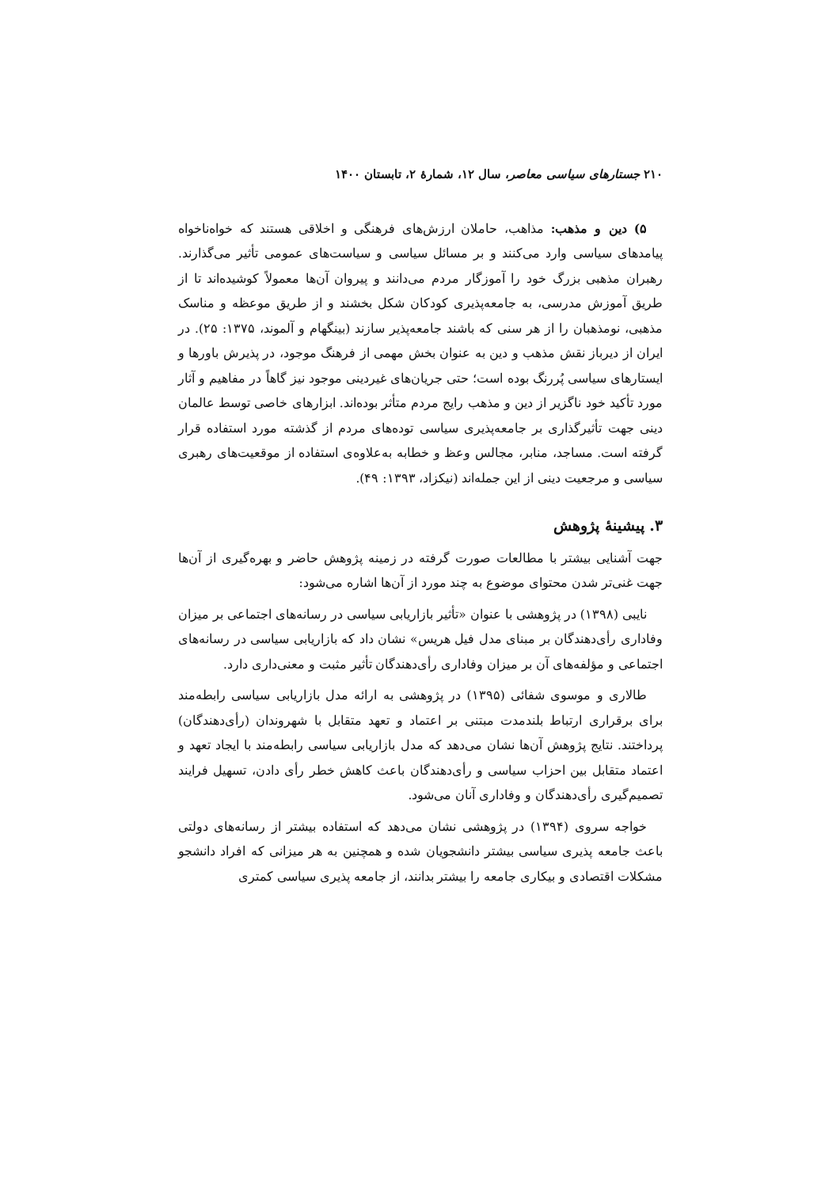۲۱۰ جستارهای سیاسی معاصر، سال ۱۲، شمارهٔ ۲، تابستان ۱۴۰۰
۵) دین و مذهب: مذاهب، حاملان ارزش‌های فرهنگی و اخلاقی هستند که خواه‌ناخواه پیامدهای سیاسی وارد می‌کنند و بر مسائل سیاسی و سیاست‌های عمومی تأثیر می‌گذارند. رهبران مذهبی بزرگ خود را آموزگار مردم می‌دانند و پیروان آن‌ها معمولاً کوشیده‌اند تا از طریق آموزش مدرسی، به جامعه‌پذیری کودکان شکل بخشند و از طریق موعظه و مناسک مذهبی، نومذهبان را از هر سنی که باشند جامعه‌پذیر سازند (بینگهام و آلموند، ۱۳۷۵: ۲۵). در ایران از دیرباز نقش مذهب و دین به عنوان بخش مهمی از فرهنگ موجود، در پذیرش باورها و ایستارهای سیاسی پُررنگ بوده است؛ حتی جریان‌های غیردینی موجود نیز گاهاً در مفاهیم و آثار مورد تأکید خود ناگزیر از دین و مذهب رایج مردم متأثر بوده‌اند. ابزارهای خاصی توسط عالمان دینی جهت تأثیرگذاری بر جامعه‌پذیری سیاسی توده‌های مردم از گذشته مورد استفاده قرار گرفته است. مساجد، منابر، مجالس وعظ و خطابه به‌علاوه‌ی استفاده از موقعیت‌های رهبری سیاسی و مرجعیت دینی از این جمله‌اند (نیکزاد، ۱۳۹۳: ۴۹).
۳. پیشینهٔ پژوهش
جهت آشنایی بیشتر با مطالعات صورت گرفته در زمینه پژوهش حاضر و بهره‌گیری از آن‌ها جهت غنی‌تر شدن محتوای موضوع به چند مورد از آن‌ها اشاره می‌شود:
نایبی (۱۳۹۸) در پژوهشی با عنوان «تأثیر بازاریابی سیاسی در رسانه‌های اجتماعی بر میزان وفاداری رأی‌دهندگان بر مبنای مدل فیل هریس» نشان داد که بازاریابی سیاسی در رسانه‌های اجتماعی و مؤلفه‌های آن بر میزان وفاداری رأی‌دهندگان تأثیر مثبت و معنی‌داری دارد.
طالاری و موسوی شفائی (۱۳۹۵) در پژوهشی به ارائه مدل بازاریابی سیاسی رابطه‌مند برای برقراری ارتباط بلندمدت مبتنی بر اعتماد و تعهد متقابل با شهروندان (رأی‌دهندگان) پرداختند. نتایج پژوهش آن‌ها نشان می‌دهد که مدل بازاریابی سیاسی رابطه‌مند با ایجاد تعهد و اعتماد متقابل بین احزاب سیاسی و رأی‌دهندگان باعث کاهش خطر رأی دادن، تسهیل فرایند تصمیم‌گیری رأی‌دهندگان و وفاداری آنان می‌شود.
خواجه سروی (۱۳۹۴) در پژوهشی نشان می‌دهد که استفاده بیشتر از رسانه‌های دولتی باعث جامعه پذیری سیاسی بیشتر دانشجویان شده و همچنین به هر میزانی که افراد دانشجو مشکلات اقتصادی و بیکاری جامعه را بیشتر بدانند، از جامعه پذیری سیاسی کمتری